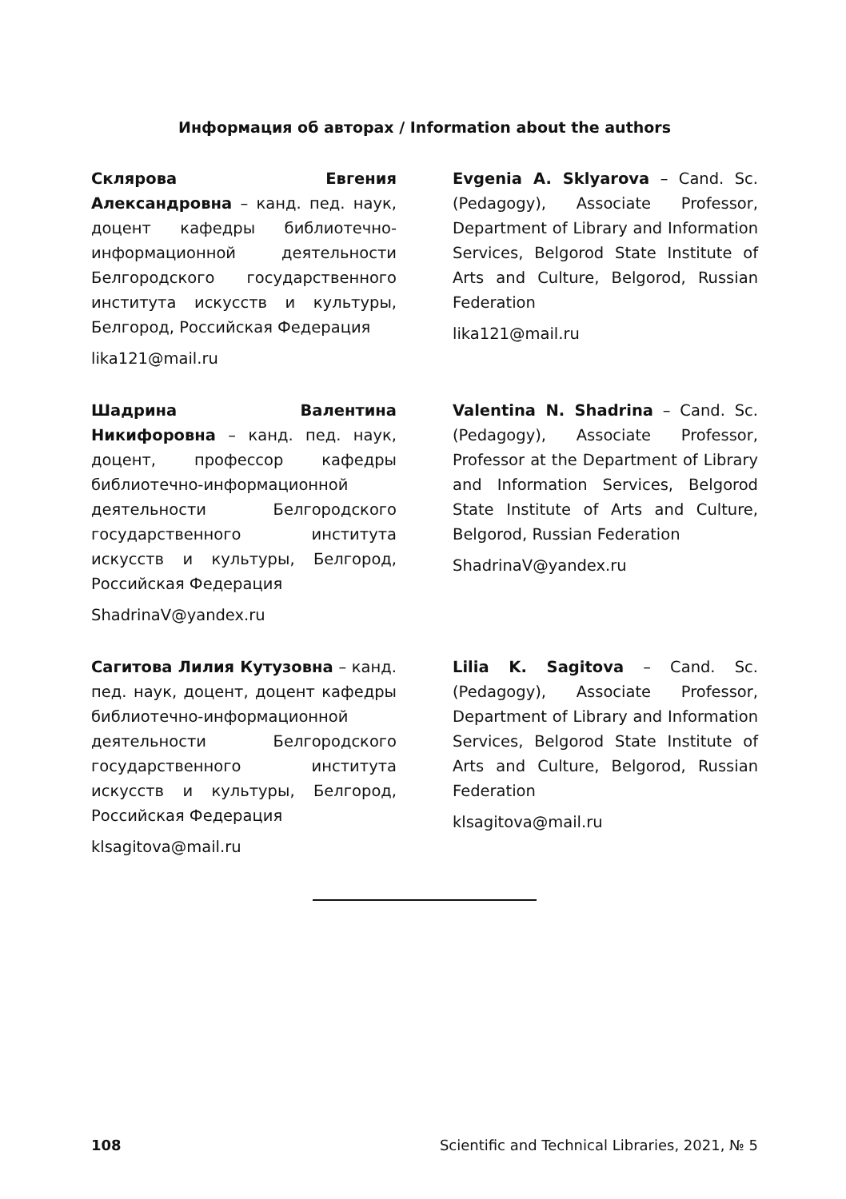Информация об авторах / Information about the authors
Склярова Евгения Александровна – канд. пед. наук, доцент кафедры библиотечно-информационной деятельности Белгородского государственного института искусств и культуры, Белгород, Российская Федерация
lika121@mail.ru
Evgenia A. Sklyarova – Cand. Sc. (Pedagogy), Associate Professor, Department of Library and Information Services, Belgorod State Institute of Arts and Culture, Belgorod, Russian Federation
lika121@mail.ru
Шадрина Валентина Никифоровна – канд. пед. наук, доцент, профессор кафедры библиотечно-информационной деятельности Белгородского государственного института искусств и культуры, Белгород, Российская Федерация
ShadrinaV@yandex.ru
Valentina N. Shadrina – Cand. Sc. (Pedagogy), Associate Professor, Professor at the Department of Library and Information Services, Belgorod State Institute of Arts and Culture, Belgorod, Russian Federation
ShadrinaV@yandex.ru
Сагитова Лилия Кутузовна – канд. пед. наук, доцент, доцент кафедры библиотечно-информационной деятельности Белгородского государственного института искусств и культуры, Белгород, Российская Федерация
klsagitova@mail.ru
Lilia K. Sagitova – Cand. Sc. (Pedagogy), Associate Professor, Department of Library and Information Services, Belgorod State Institute of Arts and Culture, Belgorod, Russian Federation
klsagitova@mail.ru
108 Scientific and Technical Libraries, 2021, № 5